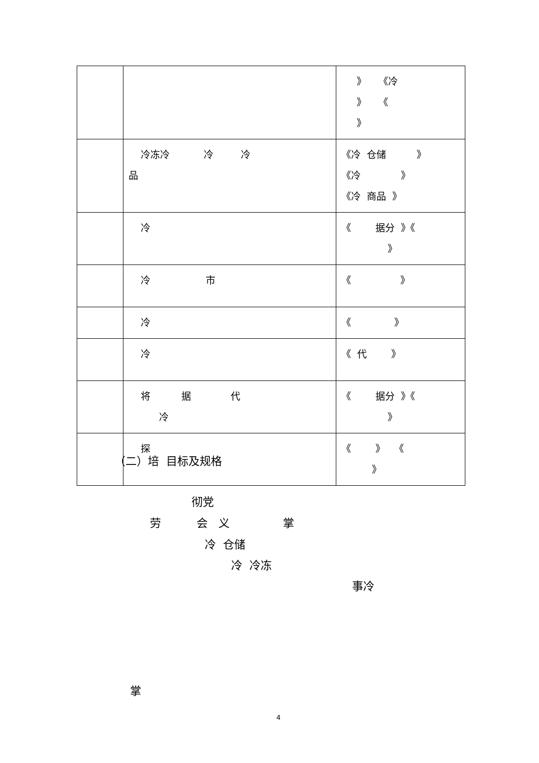| | | 》 《冷 》 《 》 |
| | 冷冻冷 冷 冷 品 | 《冷 仓储 》 《冷 》 《冷 商品 》 |
| | 冷 | 《 据分 》《 》 |
| | 冷 市 | 《 》 |
| | 冷 | 《 》 |
| | 冷 | 《 代 》 |
| | 将 据 代 冷 | 《 据分 》《 》 |
| | 探 | 《 》 《 》 |
（二）培 目标及规格
彻党
劳 会 义 掌
冷 仓储
冷 冷冻
事冷
掌
4